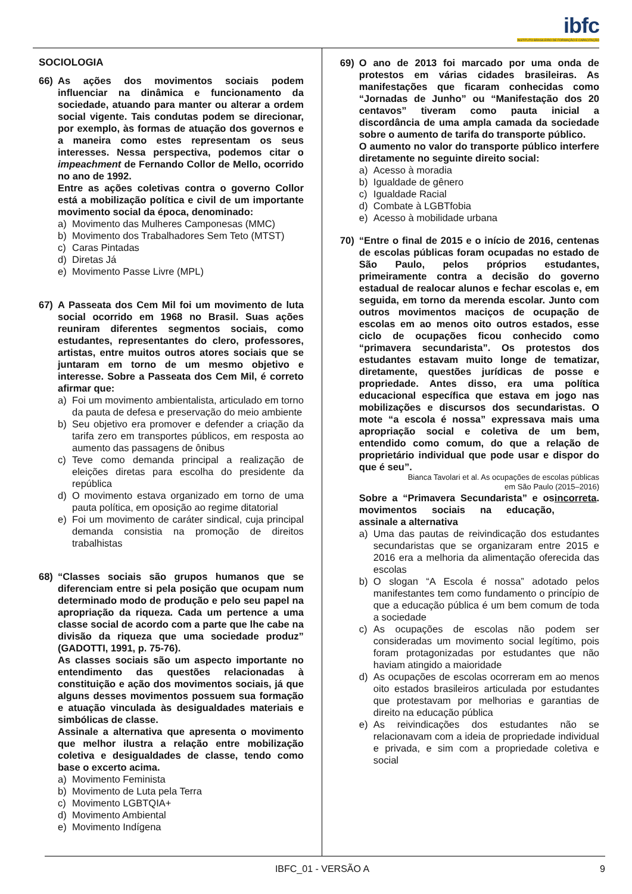ibfc
INSTITUTO BRASILEIRO DE FORMAÇÃO E CAPACITAÇÃO
SOCIOLOGIA
66) As ações dos movimentos sociais podem influenciar na dinâmica e funcionamento da sociedade, atuando para manter ou alterar a ordem social vigente. Tais condutas podem se direcionar, por exemplo, às formas de atuação dos governos e a maneira como estes representam os seus interesses. Nessa perspectiva, podemos citar o impeachment de Fernando Collor de Mello, ocorrido no ano de 1992.
Entre as ações coletivas contra o governo Collor está a mobilização política e civil de um importante movimento social da época, denominado:
a) Movimento das Mulheres Camponesas (MMC)
b) Movimento dos Trabalhadores Sem Teto (MTST)
c) Caras Pintadas
d) Diretas Já
e) Movimento Passe Livre (MPL)
67) A Passeata dos Cem Mil foi um movimento de luta social ocorrido em 1968 no Brasil. Suas ações reuniram diferentes segmentos sociais, como estudantes, representantes do clero, professores, artistas, entre muitos outros atores sociais que se juntaram em torno de um mesmo objetivo e interesse. Sobre a Passeata dos Cem Mil, é correto afirmar que:
a) Foi um movimento ambientalista, articulado em torno da pauta de defesa e preservação do meio ambiente
b) Seu objetivo era promover e defender a criação da tarifa zero em transportes públicos, em resposta ao aumento das passagens de ônibus
c) Teve como demanda principal a realização de eleições diretas para escolha do presidente da república
d) O movimento estava organizado em torno de uma pauta política, em oposição ao regime ditatorial
e) Foi um movimento de caráter sindical, cuja principal demanda consistia na promoção de direitos trabalhistas
68) “Classes sociais são grupos humanos que se diferenciam entre si pela posição que ocupam num determinado modo de produção e pelo seu papel na apropriação da riqueza. Cada um pertence a uma classe social de acordo com a parte que lhe cabe na divisão da riqueza que uma sociedade produz” (GADOTTI, 1991, p. 75-76).
As classes sociais são um aspecto importante no entendimento das questões relacionadas à constituição e ação dos movimentos sociais, já que alguns desses movimentos possuem sua formação e atuação vinculada às desigualdades materiais e simbólicas de classe.
Assinale a alternativa que apresenta o movimento que melhor ilustra a relação entre mobilização coletiva e desigualdades de classe, tendo como base o excerto acima.
a) Movimento Feminista
b) Movimento de Luta pela Terra
c) Movimento LGBTQIA+
d) Movimento Ambiental
e) Movimento Indígena
69) O ano de 2013 foi marcado por uma onda de protestos em várias cidades brasileiras. As manifestações que ficaram conhecidas como “Jornadas de Junho” ou “Manifestação dos 20 centavos” tiveram como pauta inicial a discordância de uma ampla camada da sociedade sobre o aumento de tarifa do transporte público.
O aumento no valor do transporte público interfere diretamente no seguinte direito social:
a) Acesso à moradia
b) Igualdade de gênero
c) Igualdade Racial
d) Combate à LGBTfobia
e) Acesso à mobilidade urbana
70) “Entre o final de 2015 e o início de 2016, centenas de escolas públicas foram ocupadas no estado de São Paulo, pelos próprios estudantes, primeiramente contra a decisão do governo estadual de realocar alunos e fechar escolas e, em seguida, em torno da merenda escolar. Junto com outros movimentos maciços de ocupação de escolas em ao menos oito outros estados, esse ciclo de ocupações ficou conhecido como “primavera secundarista”. Os protestos dos estudantes estavam muito longe de tematizar, diretamente, questões jurídicas de posse e propriedade. Antes disso, era uma política educacional específica que estava em jogo nas mobilizações e discursos dos secundaristas. O mote “a escola é nossa” expressava mais uma apropriação social e coletiva de um bem, entendido como comum, do que a relação de proprietário individual que pode usar e dispor do que é seu”.
Bianca Tavolari et al. As ocupações de escolas públicas
em São Paulo (2015–2016)
Sobre a “Primavera Secundarista” e os movimentos sociais na educação, assinale a alternativa incorreta.
a) Uma das pautas de reivindicação dos estudantes secundaristas que se organizaram entre 2015 e 2016 era a melhoria da alimentação oferecida das escolas
b) O slogan “A Escola é nossa” adotado pelos manifestantes tem como fundamento o princípio de que a educação pública é um bem comum de toda a sociedade
c) As ocupações de escolas não podem ser consideradas um movimento social legítimo, pois foram protagonizadas por estudantes que não haviam atingido a maioridade
d) As ocupações de escolas ocorreram em ao menos oito estados brasileiros articulada por estudantes que protestavam por melhorias e garantias de direito na educação pública
e) As reivindicações dos estudantes não se relacionavam com a ideia de propriedade individual e privada, e sim com a propriedade coletiva e social
IBFC_01 - VERSÃO A 9